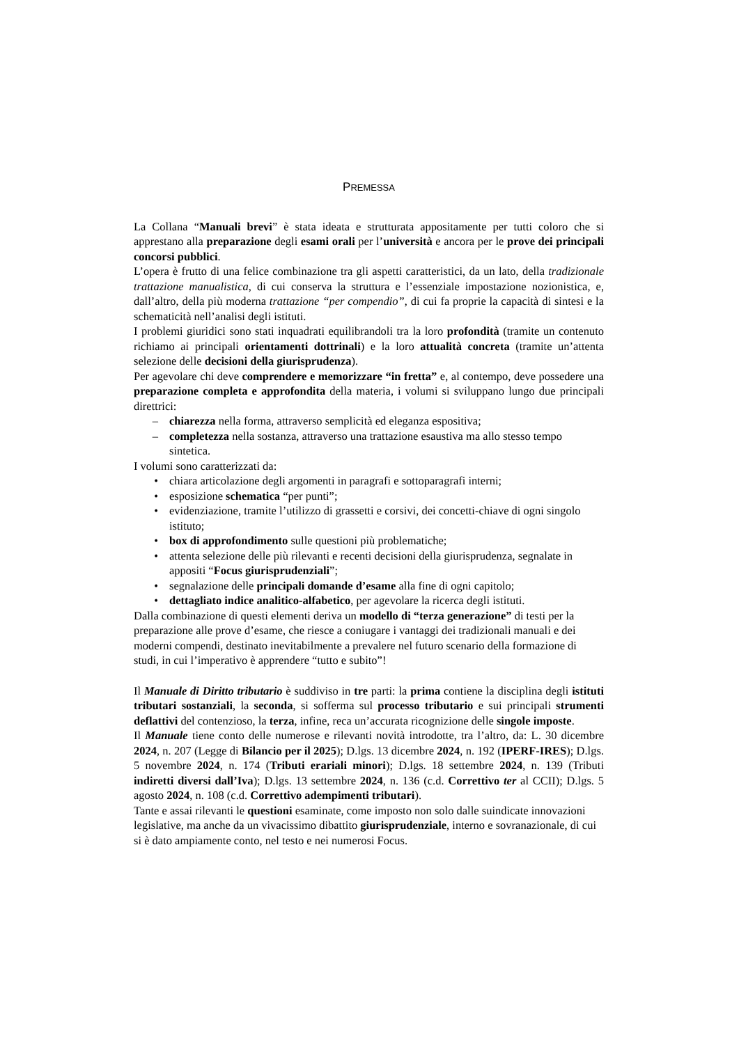PREMESSA
La Collana “Manuali brevi” è stata ideata e strutturata appositamente per tutti coloro che si apprestano alla preparazione degli esami orali per l’università e ancora per le prove dei principali concorsi pubblici.
L’opera è frutto di una felice combinazione tra gli aspetti caratteristici, da un lato, della tradizionale trattazione manualistica, di cui conserva la struttura e l’essenziale impostazione nozionistica, e, dall’altro, della più moderna trattazione “per compendio”, di cui fa proprie la capacità di sintesi e la schematicità nell’analisi degli istituti.
I problemi giuridici sono stati inquadrati equilibrandoli tra la loro profondità (tramite un contenuto richiamo ai principali orientamenti dottrinali) e la loro attualità concreta (tramite un’attenta selezione delle decisioni della giurisprudenza).
Per agevolare chi deve comprendere e memorizzare “in fretta” e, al contempo, deve possedere una preparazione completa e approfondita della materia, i volumi si sviluppano lungo due principali direttrici:
– chiarezza nella forma, attraverso semplicità ed eleganza espositiva;
– completezza nella sostanza, attraverso una trattazione esaustiva ma allo stesso tempo sintetica.
I volumi sono caratterizzati da:
• chiara articolazione degli argomenti in paragrafi e sottoparagrafi interni;
• esposizione schematica “per punti”;
• evidenziazione, tramite l’utilizzo di grassetti e corsivi, dei concetti-chiave di ogni singolo istituto;
• box di approfondimento sulle questioni più problematiche;
• attenta selezione delle più rilevanti e recenti decisioni della giurisprudenza, segnalate in appositi “Focus giurisprudenziali”;
• segnalazione delle principali domande d’esame alla fine di ogni capitolo;
• dettagliato indice analitico-alfabetico, per agevolare la ricerca degli istituti.
Dalla combinazione di questi elementi deriva un modello di “terza generazione” di testi per la preparazione alle prove d’esame, che riesce a coniugare i vantaggi dei tradizionali manuali e dei moderni compendi, destinato inevitabilmente a prevalere nel futuro scenario della formazione di studi, in cui l’imperativo è apprendere “tutto e subito”!
Il Manuale di Diritto tributario è suddiviso in tre parti: la prima contiene la disciplina degli istituti tributari sostanziali, la seconda, si sofferma sul processo tributario e sui principali strumenti deflattivi del contenzioso, la terza, infine, reca un’accurata ricognizione delle singole imposte.
Il Manuale tiene conto delle numerose e rilevanti novità introdotte, tra l’altro, da: L. 30 dicembre 2024, n. 207 (Legge di Bilancio per il 2025); D.lgs. 13 dicembre 2024, n. 192 (IPERF-IRES); D.lgs. 5 novembre 2024, n. 174 (Tributi erariali minori); D.lgs. 18 settembre 2024, n. 139 (Tributi indiretti diversi dall’Iva); D.lgs. 13 settembre 2024, n. 136 (c.d. Correttivo ter al CCII); D.lgs. 5 agosto 2024, n. 108 (c.d. Correttivo adempimenti tributari).
Tante e assai rilevanti le questioni esaminate, come imposto non solo dalle suindicate innovazioni legislative, ma anche da un vivacissimo dibattito giurisprudenziale, interno e sovranazionale, di cui si è dato ampiamente conto, nel testo e nei numerosi Focus.